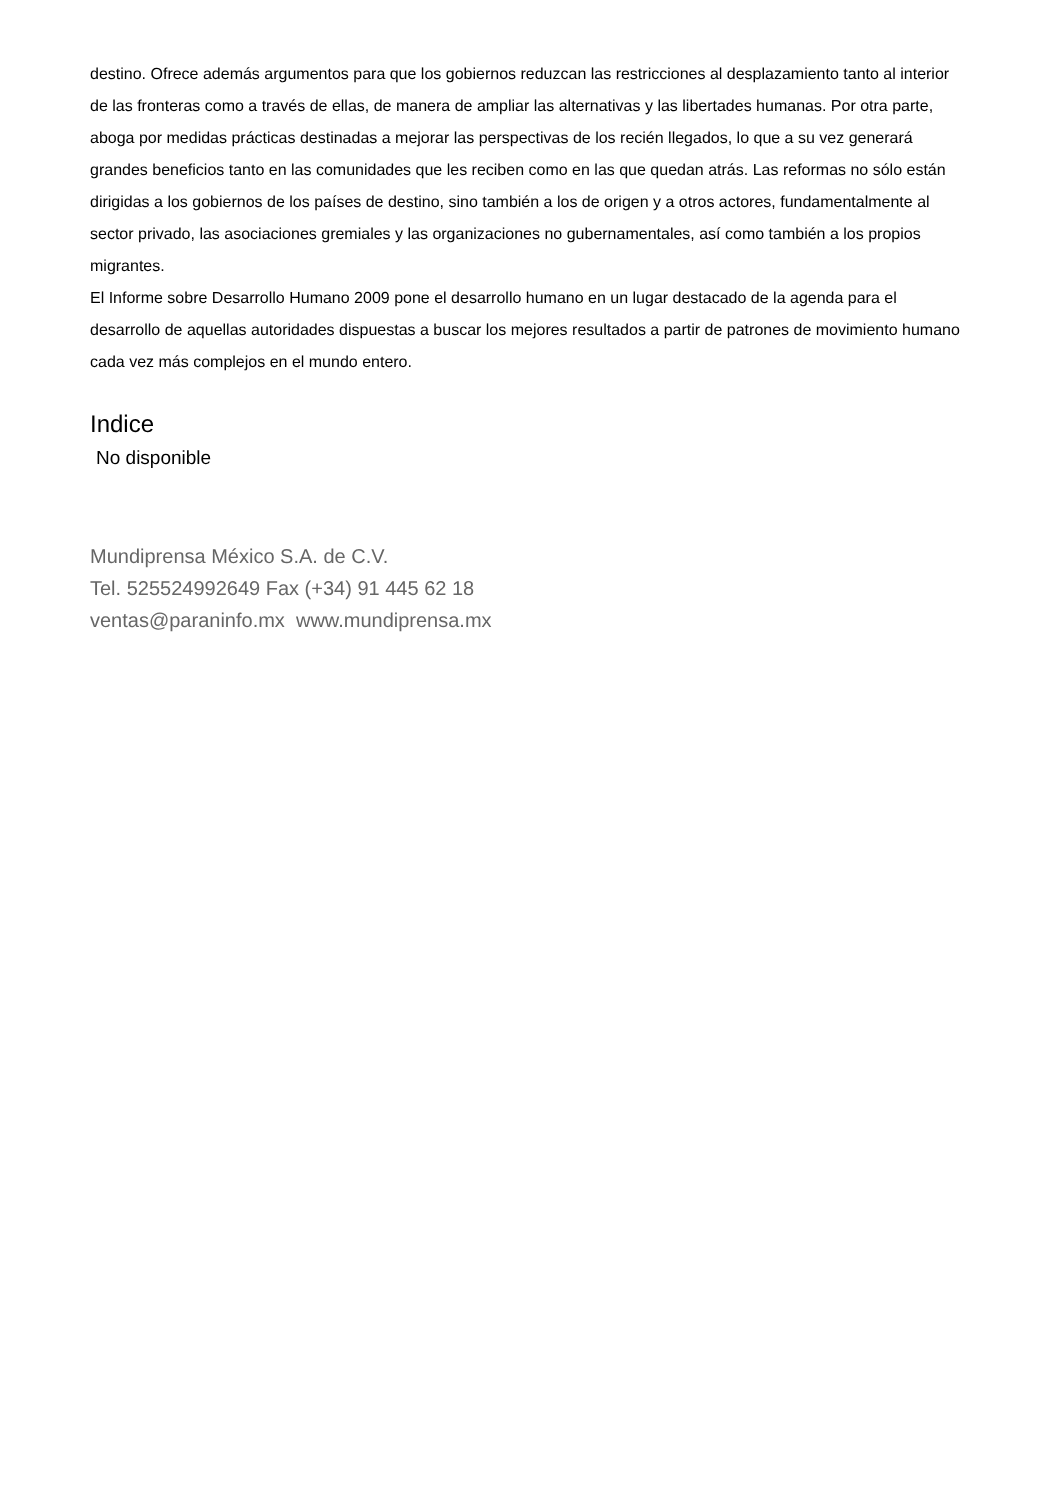destino. Ofrece además argumentos para que los gobiernos reduzcan las restricciones al desplazamiento tanto al interior de las fronteras como a través de ellas, de manera de ampliar las alternativas y las libertades humanas. Por otra parte, aboga por medidas prácticas destinadas a mejorar las perspectivas de los recién llegados, lo que a su vez generará grandes beneficios tanto en las comunidades que les reciben como en las que quedan atrás. Las reformas no sólo están dirigidas a los gobiernos de los países de destino, sino también a los de origen y a otros actores, fundamentalmente al sector privado, las asociaciones gremiales y las organizaciones no gubernamentales, así como también a los propios migrantes.
El Informe sobre Desarrollo Humano 2009 pone el desarrollo humano en un lugar destacado de la agenda para el desarrollo de aquellas autoridades dispuestas a buscar los mejores resultados a partir de patrones de movimiento humano cada vez más complejos en el mundo entero.
Indice
No disponible
Mundiprensa México S.A. de C.V.
Tel. 525524992649 Fax (+34) 91 445 62 18
ventas@paraninfo.mx www.mundiprensa.mx